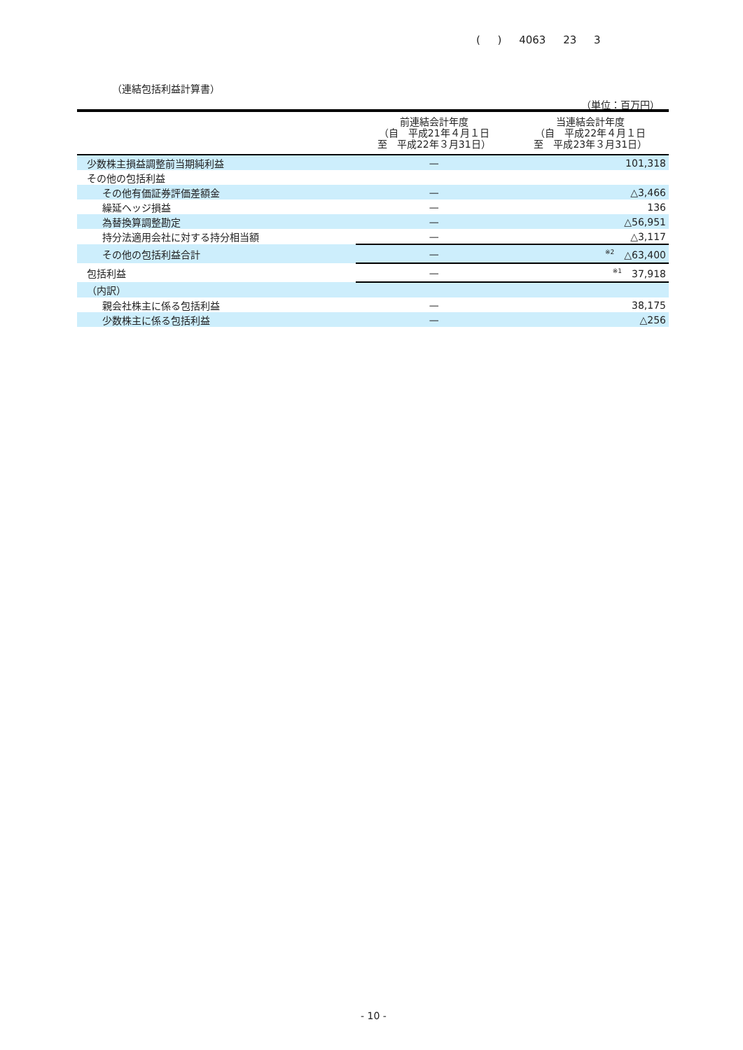( ) 4063 23 3
（連結包括利益計算書）
（単位：百万円）
| | 前連結会計年度 （自 平成21年４月１日 至 平成22年３月31日） | 当連結会計年度 （自 平成22年４月１日 至 平成23年３月31日） |
| --- | --- | --- |
| 少数株主損益調整前当期純利益 | — | 101,318 |
| その他の包括利益 | | |
| その他有価証券評価差額金 | — | △3,466 |
| 繰延ヘッジ損益 | — | 136 |
| 為替換算調整勘定 | — | △56,951 |
| 持分法適用会社に対する持分相当額 | — | △3,117 |
| その他の包括利益合計 | — | <sup>※2</sup> △63,400 |
| 包括利益 | — | <sup>※1</sup> 37,918 |
| （内訳） | | |
| 親会社株主に係る包括利益 | — | 38,175 |
| 少数株主に係る包括利益 | — | △256 |
- 10 -